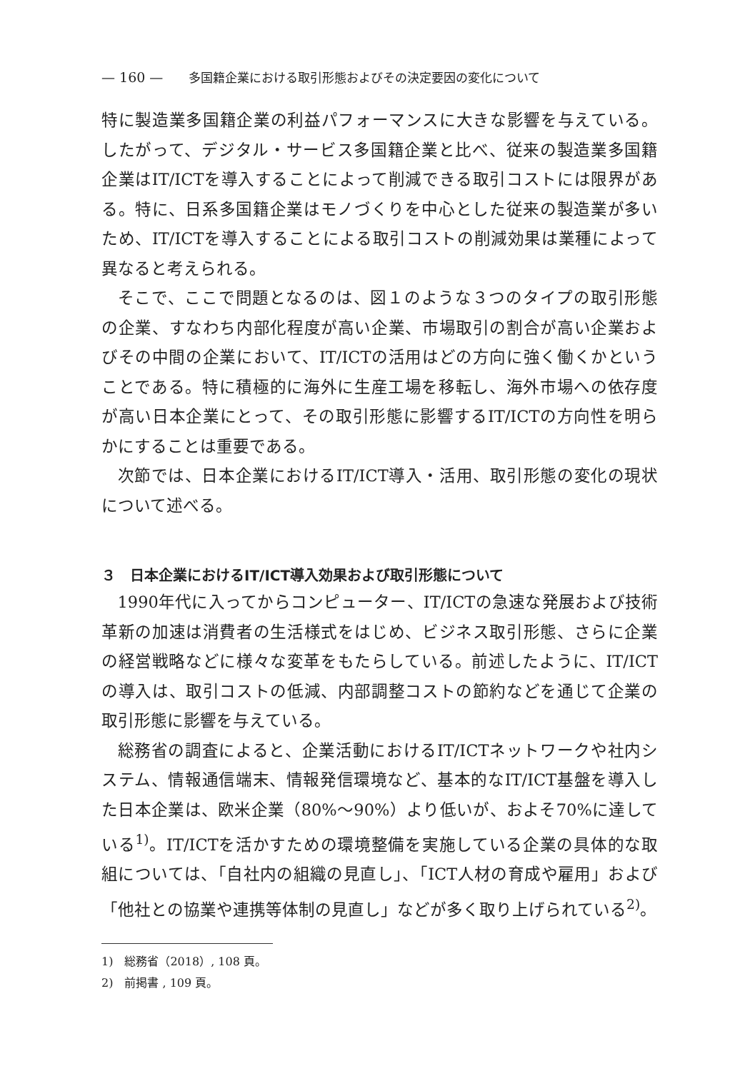— 160 — 多国籍企業における取引形態およびその決定要因の変化について
特に製造業多国籍企業の利益パフォーマンスに大きな影響を与えている。したがって、デジタル・サービス多国籍企業と比べ、従来の製造業多国籍企業はIT/ICTを導入することによって削減できる取引コストには限界がある。特に、日系多国籍企業はモノづくりを中心とした従来の製造業が多いため、IT/ICTを導入することによる取引コストの削減効果は業種によって異なると考えられる。
そこで、ここで問題となるのは、図１のような３つのタイプの取引形態の企業、すなわち内部化程度が高い企業、市場取引の割合が高い企業およびその中間の企業において、IT/ICTの活用はどの方向に強く働くかということである。特に積極的に海外に生産工場を移転し、海外市場への依存度が高い日本企業にとって、その取引形態に影響するIT/ICTの方向性を明らかにすることは重要である。
次節では、日本企業におけるIT/ICT導入・活用、取引形態の変化の現状について述べる。
３　日本企業におけるIT/ICT導入効果および取引形態について
1990年代に入ってからコンピューター、IT/ICTの急速な発展および技術革新の加速は消費者の生活様式をはじめ、ビジネス取引形態、さらに企業の経営戦略などに様々な変革をもたらしている。前述したように、IT/ICTの導入は、取引コストの低減、内部調整コストの節約などを通じて企業の取引形態に影響を与えている。
総務省の調査によると、企業活動におけるIT/ICTネットワークや社内システム、情報通信端末、情報発信環境など、基本的なIT/ICT基盤を導入した日本企業は、欧米企業（80%～90%）より低いが、およそ70%に達している<sup>1)</sup>。IT/ICTを活かすための環境整備を実施している企業の具体的な取組については、「自社内の組織の見直し」、「ICT人材の育成や雇用」および「他社との協業や連携等体制の見直し」などが多く取り上げられている<sup>2)</sup>。
1)　総務省（2018）, 108 頁。
2)　前掲書 , 109 頁。